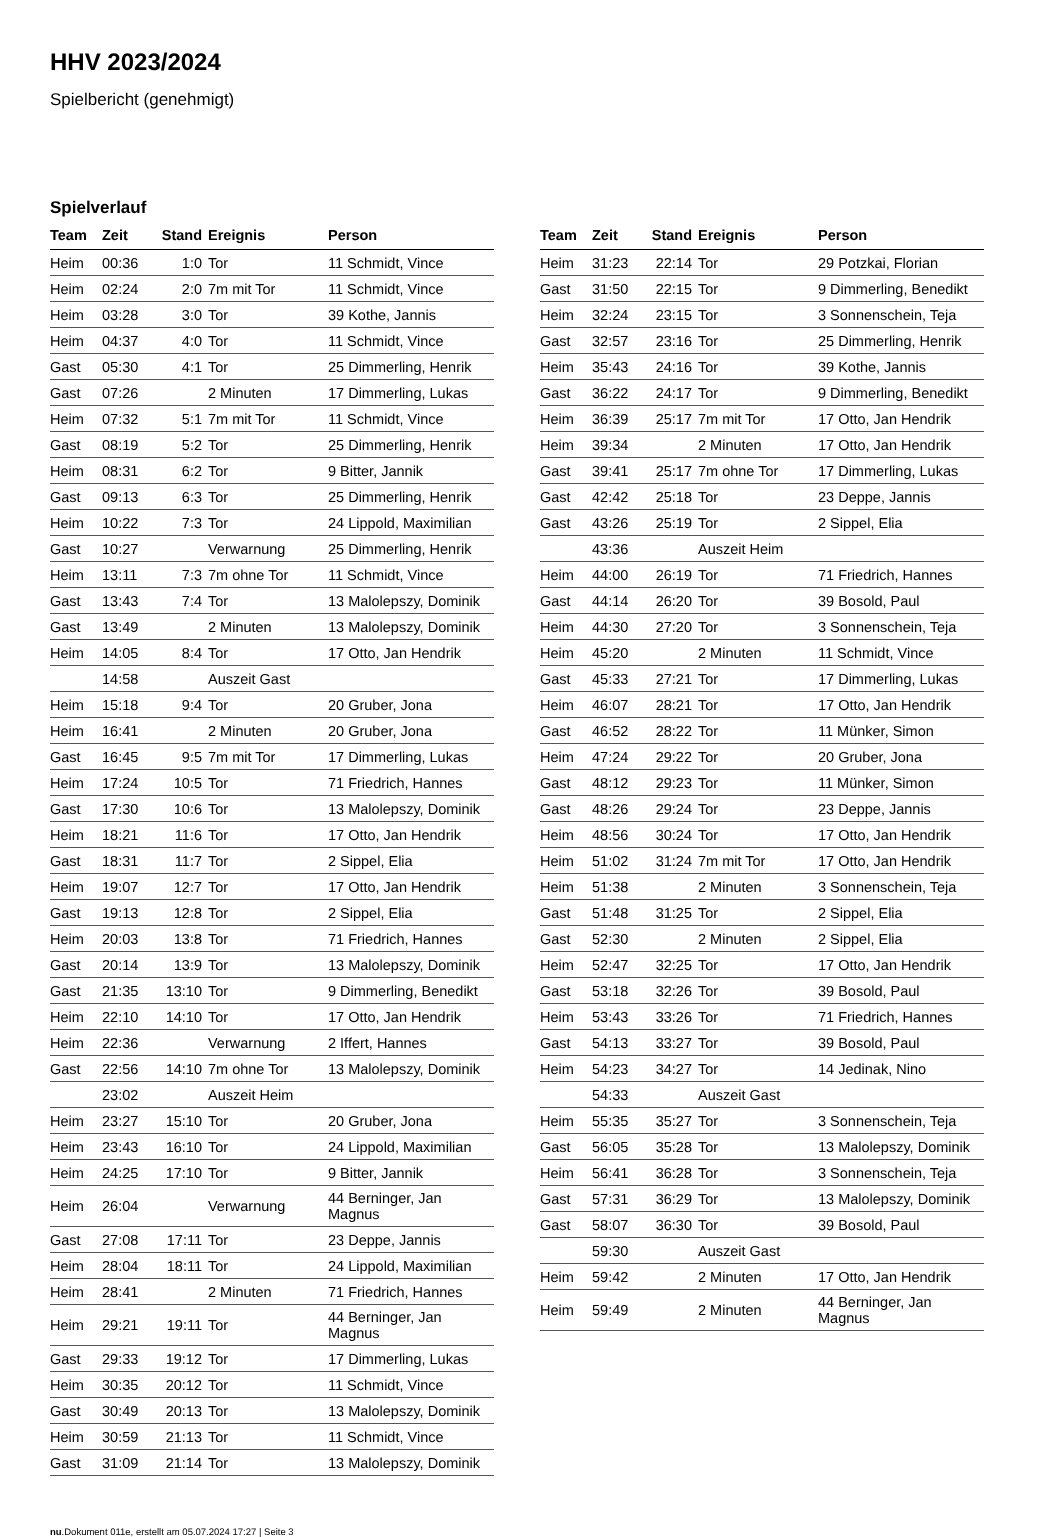HHV 2023/2024
Spielbericht (genehmigt)
Spielverlauf
| Team | Zeit | Stand | Ereignis | Person |
| --- | --- | --- | --- | --- |
| Heim | 00:36 | 1:0 | Tor | 11 Schmidt, Vince |
| Heim | 02:24 | 2:0 | 7m mit Tor | 11 Schmidt, Vince |
| Heim | 03:28 | 3:0 | Tor | 39 Kothe, Jannis |
| Heim | 04:37 | 4:0 | Tor | 11 Schmidt, Vince |
| Gast | 05:30 | 4:1 | Tor | 25 Dimmerling, Henrik |
| Gast | 07:26 | | 2 Minuten | 17 Dimmerling, Lukas |
| Heim | 07:32 | 5:1 | 7m mit Tor | 11 Schmidt, Vince |
| Gast | 08:19 | 5:2 | Tor | 25 Dimmerling, Henrik |
| Heim | 08:31 | 6:2 | Tor | 9 Bitter, Jannik |
| Gast | 09:13 | 6:3 | Tor | 25 Dimmerling, Henrik |
| Heim | 10:22 | 7:3 | Tor | 24 Lippold, Maximilian |
| Gast | 10:27 | | Verwarnung | 25 Dimmerling, Henrik |
| Heim | 13:11 | 7:3 | 7m ohne Tor | 11 Schmidt, Vince |
| Gast | 13:43 | 7:4 | Tor | 13 Malolepszy, Dominik |
| Gast | 13:49 | | 2 Minuten | 13 Malolepszy, Dominik |
| Heim | 14:05 | 8:4 | Tor | 17 Otto, Jan Hendrik |
| | 14:58 | | Auszeit Gast | |
| Heim | 15:18 | 9:4 | Tor | 20 Gruber, Jona |
| Heim | 16:41 | | 2 Minuten | 20 Gruber, Jona |
| Gast | 16:45 | 9:5 | 7m mit Tor | 17 Dimmerling, Lukas |
| Heim | 17:24 | 10:5 | Tor | 71 Friedrich, Hannes |
| Gast | 17:30 | 10:6 | Tor | 13 Malolepszy, Dominik |
| Heim | 18:21 | 11:6 | Tor | 17 Otto, Jan Hendrik |
| Gast | 18:31 | 11:7 | Tor | 2 Sippel, Elia |
| Heim | 19:07 | 12:7 | Tor | 17 Otto, Jan Hendrik |
| Gast | 19:13 | 12:8 | Tor | 2 Sippel, Elia |
| Heim | 20:03 | 13:8 | Tor | 71 Friedrich, Hannes |
| Gast | 20:14 | 13:9 | Tor | 13 Malolepszy, Dominik |
| Gast | 21:35 | 13:10 | Tor | 9 Dimmerling, Benedikt |
| Heim | 22:10 | 14:10 | Tor | 17 Otto, Jan Hendrik |
| Heim | 22:36 | | Verwarnung | 2 Iffert, Hannes |
| Gast | 22:56 | 14:10 | 7m ohne Tor | 13 Malolepszy, Dominik |
| | 23:02 | | Auszeit Heim | |
| Heim | 23:27 | 15:10 | Tor | 20 Gruber, Jona |
| Heim | 23:43 | 16:10 | Tor | 24 Lippold, Maximilian |
| Heim | 24:25 | 17:10 | Tor | 9 Bitter, Jannik |
| Heim | 26:04 | | Verwarnung | 44 Berninger, Jan Magnus |
| Gast | 27:08 | 17:11 | Tor | 23 Deppe, Jannis |
| Heim | 28:04 | 18:11 | Tor | 24 Lippold, Maximilian |
| Heim | 28:41 | | 2 Minuten | 71 Friedrich, Hannes |
| Heim | 29:21 | 19:11 | Tor | 44 Berninger, Jan Magnus |
| Gast | 29:33 | 19:12 | Tor | 17 Dimmerling, Lukas |
| Heim | 30:35 | 20:12 | Tor | 11 Schmidt, Vince |
| Gast | 30:49 | 20:13 | Tor | 13 Malolepszy, Dominik |
| Heim | 30:59 | 21:13 | Tor | 11 Schmidt, Vince |
| Gast | 31:09 | 21:14 | Tor | 13 Malolepszy, Dominik |
| Team | Zeit | Stand | Ereignis | Person |
| --- | --- | --- | --- | --- |
| Heim | 31:23 | 22:14 | Tor | 29 Potzkai, Florian |
| Gast | 31:50 | 22:15 | Tor | 9 Dimmerling, Benedikt |
| Heim | 32:24 | 23:15 | Tor | 3 Sonnenschein, Teja |
| Gast | 32:57 | 23:16 | Tor | 25 Dimmerling, Henrik |
| Heim | 35:43 | 24:16 | Tor | 39 Kothe, Jannis |
| Gast | 36:22 | 24:17 | Tor | 9 Dimmerling, Benedikt |
| Heim | 36:39 | 25:17 | 7m mit Tor | 17 Otto, Jan Hendrik |
| Heim | 39:34 | | 2 Minuten | 17 Otto, Jan Hendrik |
| Gast | 39:41 | 25:17 | 7m ohne Tor | 17 Dimmerling, Lukas |
| Gast | 42:42 | 25:18 | Tor | 23 Deppe, Jannis |
| Gast | 43:26 | 25:19 | Tor | 2 Sippel, Elia |
| | 43:36 | | Auszeit Heim | |
| Heim | 44:00 | 26:19 | Tor | 71 Friedrich, Hannes |
| Gast | 44:14 | 26:20 | Tor | 39 Bosold, Paul |
| Heim | 44:30 | 27:20 | Tor | 3 Sonnenschein, Teja |
| Heim | 45:20 | | 2 Minuten | 11 Schmidt, Vince |
| Gast | 45:33 | 27:21 | Tor | 17 Dimmerling, Lukas |
| Heim | 46:07 | 28:21 | Tor | 17 Otto, Jan Hendrik |
| Gast | 46:52 | 28:22 | Tor | 11 Münker, Simon |
| Heim | 47:24 | 29:22 | Tor | 20 Gruber, Jona |
| Gast | 48:12 | 29:23 | Tor | 11 Münker, Simon |
| Gast | 48:26 | 29:24 | Tor | 23 Deppe, Jannis |
| Heim | 48:56 | 30:24 | Tor | 17 Otto, Jan Hendrik |
| Heim | 51:02 | 31:24 | 7m mit Tor | 17 Otto, Jan Hendrik |
| Heim | 51:38 | | 2 Minuten | 3 Sonnenschein, Teja |
| Gast | 51:48 | 31:25 | Tor | 2 Sippel, Elia |
| Gast | 52:30 | | 2 Minuten | 2 Sippel, Elia |
| Heim | 52:47 | 32:25 | Tor | 17 Otto, Jan Hendrik |
| Gast | 53:18 | 32:26 | Tor | 39 Bosold, Paul |
| Heim | 53:43 | 33:26 | Tor | 71 Friedrich, Hannes |
| Gast | 54:13 | 33:27 | Tor | 39 Bosold, Paul |
| Heim | 54:23 | 34:27 | Tor | 14 Jedinak, Nino |
| | 54:33 | | Auszeit Gast | |
| Heim | 55:35 | 35:27 | Tor | 3 Sonnenschein, Teja |
| Gast | 56:05 | 35:28 | Tor | 13 Malolepszy, Dominik |
| Heim | 56:41 | 36:28 | Tor | 3 Sonnenschein, Teja |
| Gast | 57:31 | 36:29 | Tor | 13 Malolepszy, Dominik |
| Gast | 58:07 | 36:30 | Tor | 39 Bosold, Paul |
| | 59:30 | | Auszeit Gast | |
| Heim | 59:42 | | 2 Minuten | 17 Otto, Jan Hendrik |
| Heim | 59:49 | | 2 Minuten | 44 Berninger, Jan Magnus |
nu.Dokument 011e, erstellt am 05.07.2024 17:27 | Seite 3